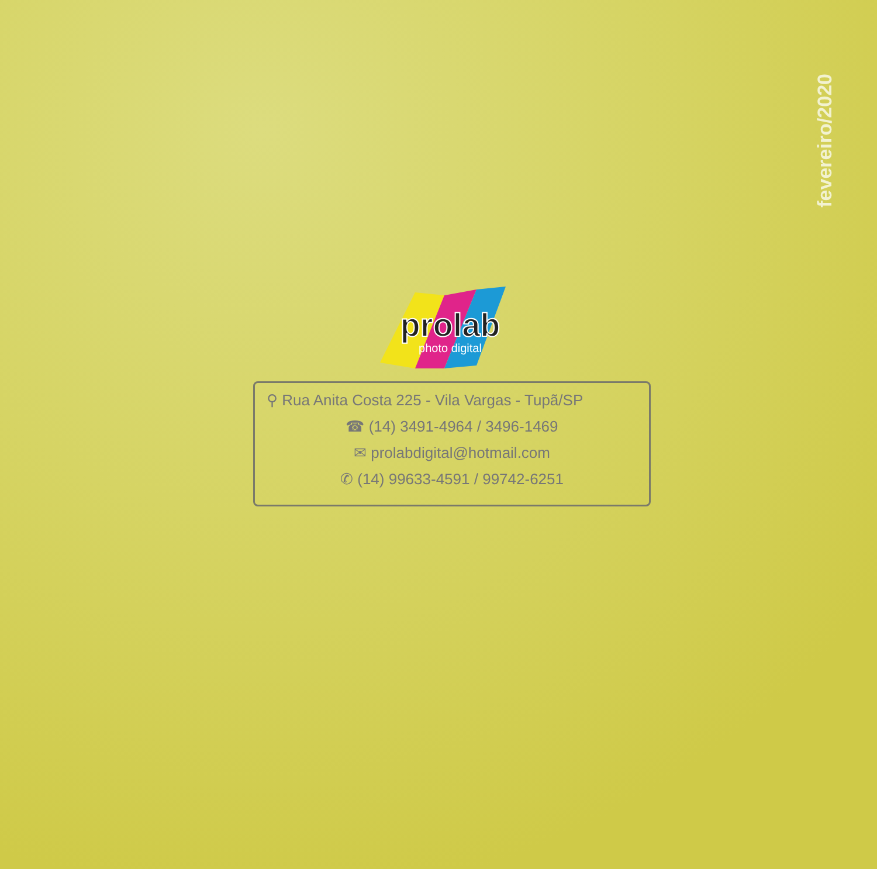fevereiro/2020
prolab
photo digital
⚲ Rua Anita Costa 225 - Vila Vargas - Tupã/SP
☎ (14) 3491-4964 / 3496-1469
✉ prolabdigital@hotmail.com
✆ (14) 99633-4591 / 99742-6251